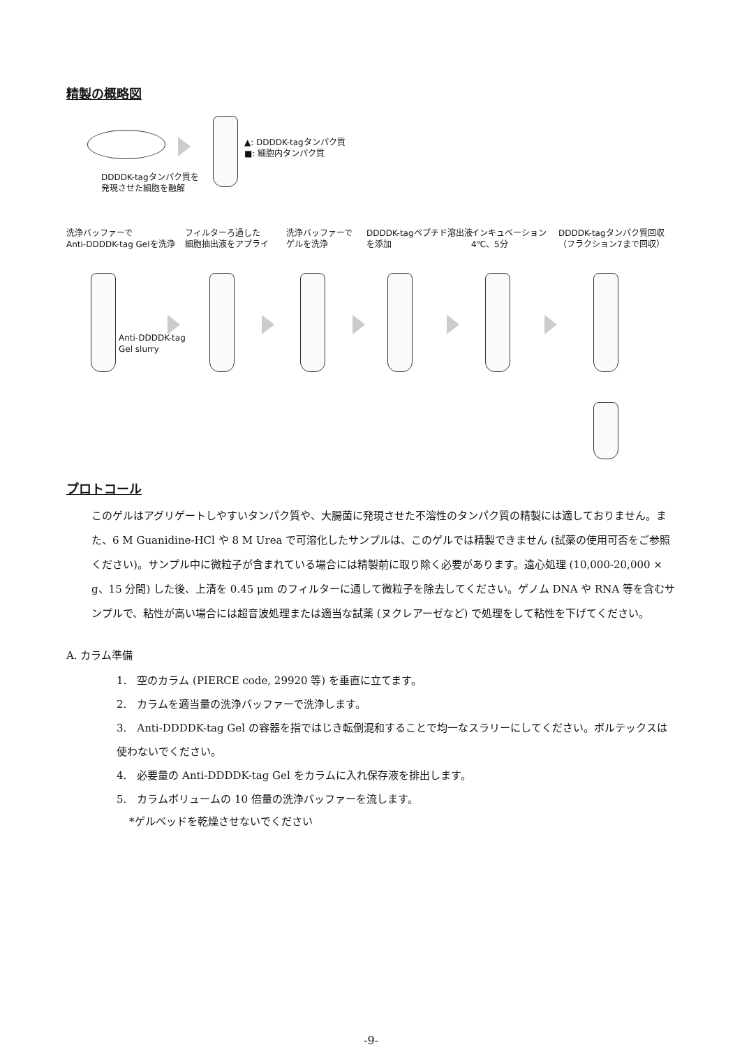精製の概略図
▲: DDDDK-tagタンパク質
■: 細胞内タンパク質
DDDDK-tagタンパク質を
発現させた細胞を融解
洗浄バッファーで
Anti-DDDDK-tag Gelを洗浄
フィルターろ過した
細胞抽出液をアプライ
洗浄バッファーで
ゲルを洗浄
DDDDK-tagペプチド溶出液
を添加
インキュベーション
4℃、5分
DDDDK-tagタンパク質回収
（フラクション7まで回収）
Anti-DDDDK-tag
Gel slurry
プロトコール
このゲルはアグリゲートしやすいタンパク質や、大腸菌に発現させた不溶性のタンパク質の精製には適しておりません。また、6 M Guanidine-HCl や 8 M Urea で可溶化したサンプルは、このゲルでは精製できません (試薬の使用可否をご参照ください)。サンプル中に微粒子が含まれている場合には精製前に取り除く必要があります。遠心処理 (10,000-20,000 × g、15 分間) した後、上清を 0.45 μm のフィルターに通して微粒子を除去してください。ゲノム DNA や RNA 等を含むサンプルで、粘性が高い場合には超音波処理または適当な試薬 (ヌクレアーゼなど) で処理をして粘性を下げてください。
A. カラム準備
1.　空のカラム (PIERCE code, 29920 等) を垂直に立てます。
2.　カラムを適当量の洗浄バッファーで洗浄します。
3.　Anti-DDDDK-tag Gel の容器を指ではじき転倒混和することで均一なスラリーにしてください。ボルテックスは使わないでください。
4.　必要量の Anti-DDDDK-tag Gel をカラムに入れ保存液を排出します。
5.　カラムボリュームの 10 倍量の洗浄バッファーを流します。
*ゲルベッドを乾燥させないでください
-9-